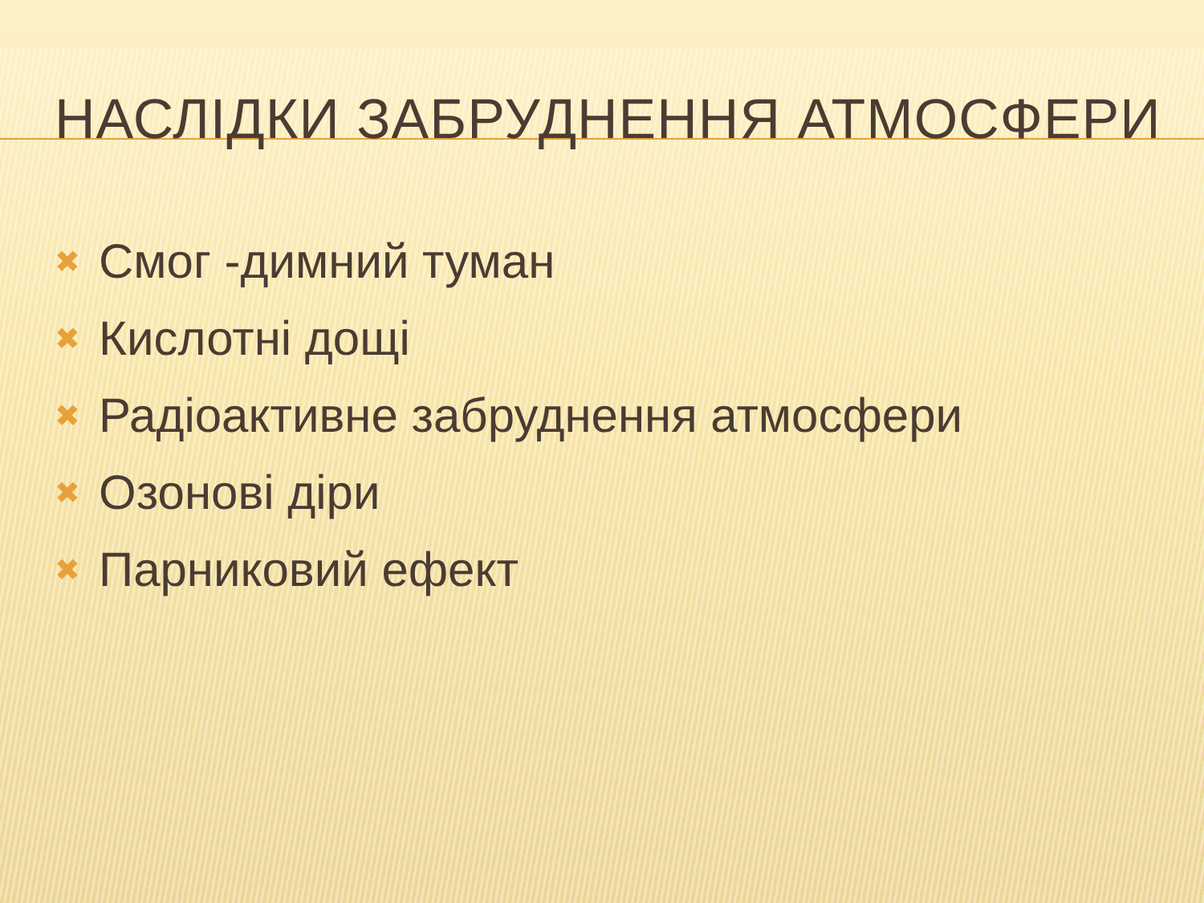НАСЛІДКИ ЗАБРУДНЕННЯ АТМОСФЕРИ
✖ Смог -димний туман
✖ Кислотні дощі
✖ Радіоактивне забруднення атмосфери
✖ Озонові діри
✖ Парниковий ефект